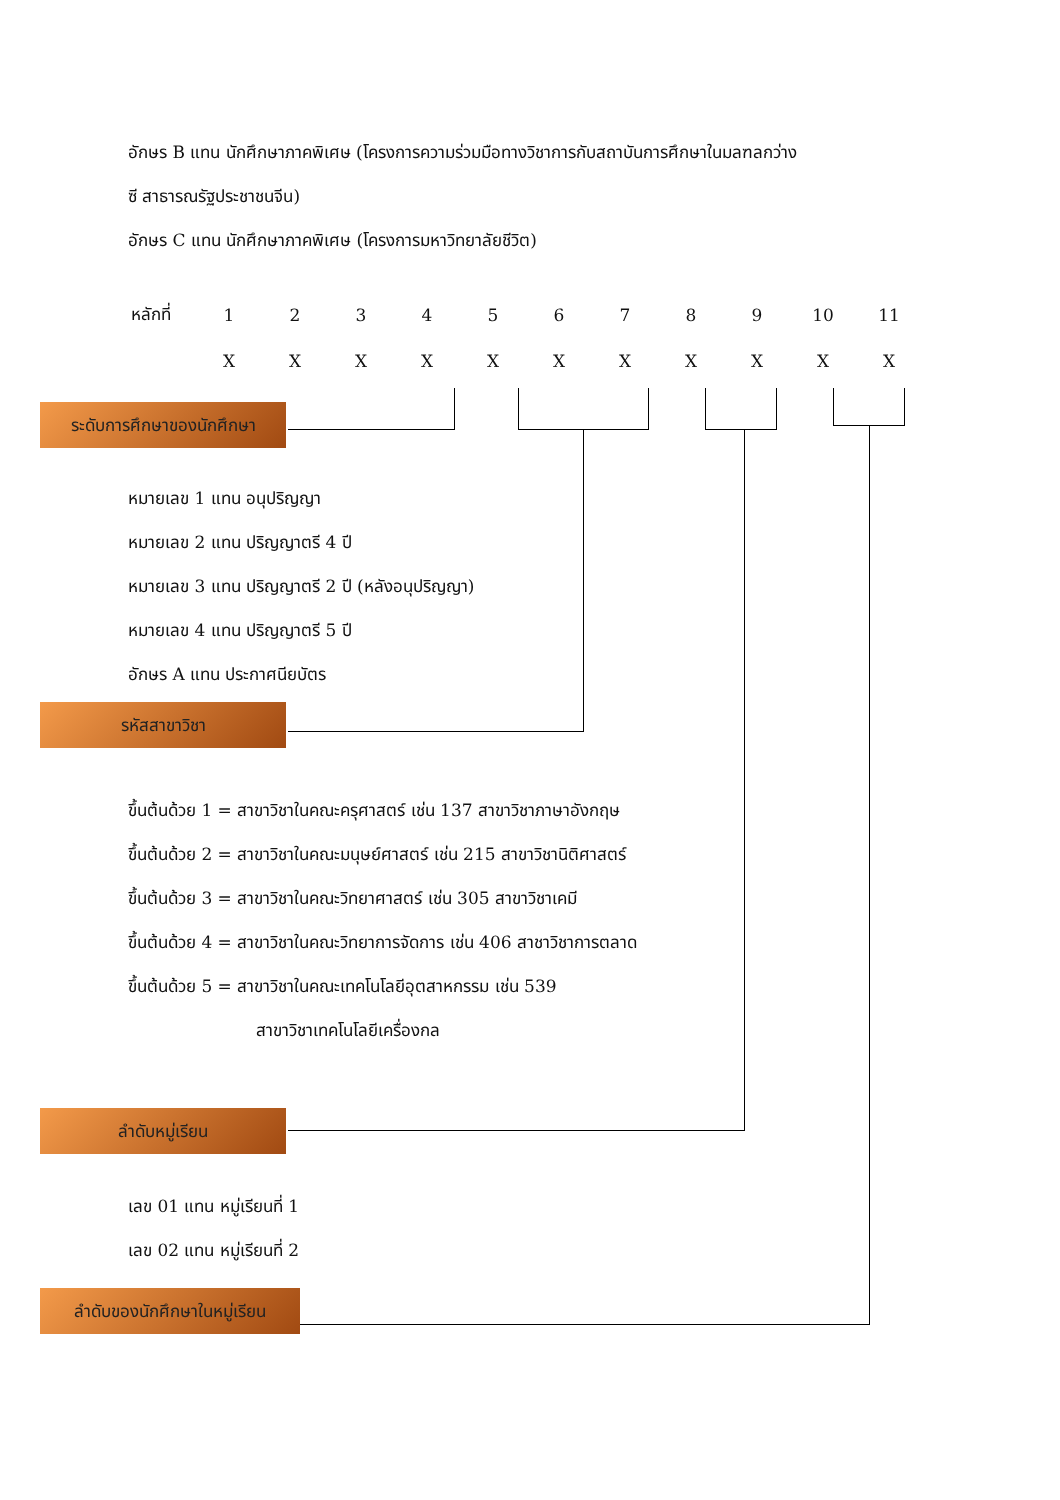อักษร B แทน นักศึกษาภาคพิเศษ (โครงการความร่วมมือทางวิชาการกับสถาบันการศึกษาในมลฑลกว่าง
ซี สาธารณรัฐประชาชนจีน)
อักษร C แทน นักศึกษาภาคพิเศษ (โครงการมหาวิทยาลัยชีวิต)
| หลักที่ | 1 | 2 | 3 | 4 | 5 | 6 | 7 | 8 | 9 | 10 | 11 |
| | X | X | X | X | X | X | X | X | X | X | X |
ระดับการศึกษาของนักศึกษา
หมายเลข 1 แทน อนุปริญญา
หมายเลข 2 แทน ปริญญาตรี 4 ปี
หมายเลข 3 แทน ปริญญาตรี 2 ปี (หลังอนุปริญญา)
หมายเลข 4 แทน ปริญญาตรี 5 ปี
อักษร A แทน ประกาศนียบัตร
รหัสสาขาวิชา
ขึ้นต้นด้วย 1 = สาขาวิชาในคณะครุศาสตร์ เช่น 137 สาขาวิชาภาษาอังกฤษ
ขึ้นต้นด้วย 2 = สาขาวิชาในคณะมนุษย์ศาสตร์ เช่น 215 สาขาวิชานิติศาสตร์
ขึ้นต้นด้วย 3 = สาขาวิชาในคณะวิทยาศาสตร์ เช่น 305 สาขาวิชาเคมี
ขึ้นต้นด้วย 4 = สาขาวิชาในคณะวิทยาการจัดการ เช่น 406 สาชาวิชาการตลาด
ขึ้นต้นด้วย 5 = สาขาวิชาในคณะเทคโนโลยีอุตสาหกรรม เช่น 539
สาขาวิชาเทคโนโลยีเครื่องกล
ลำดับหมู่เรียน
เลข 01 แทน หมู่เรียนที่ 1
เลข 02 แทน หมู่เรียนที่ 2
ลำดับของนักศึกษาในหมู่เรียน